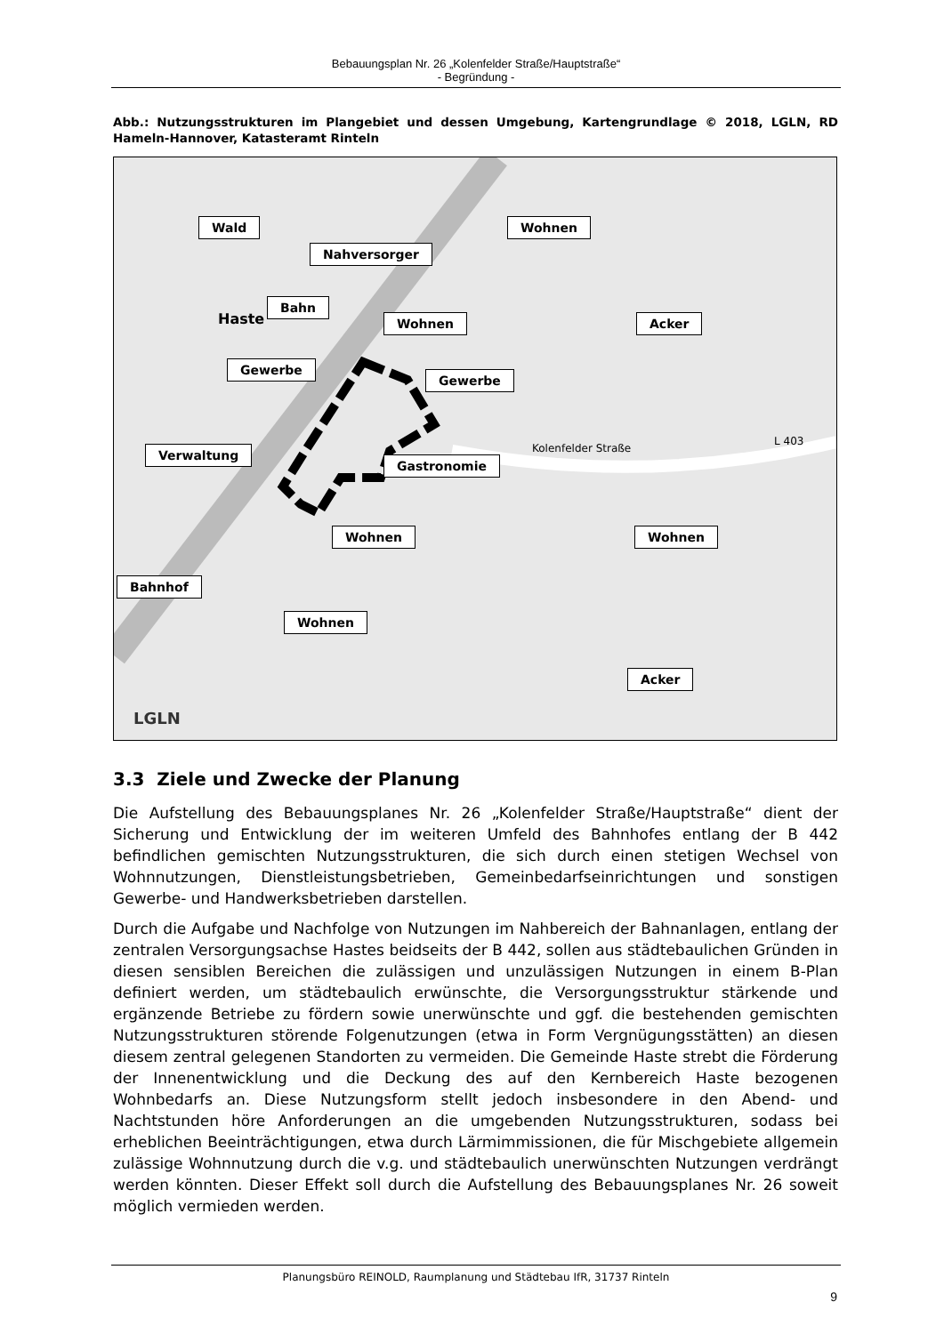Bebauungsplan Nr. 26 „Kolenfelder Straße/Hauptstraße“
- Begründung -
Abb.: Nutzungsstrukturen im Plangebiet und dessen Umgebung, Kartengrundlage © 2018, LGLN, RD Hameln-Hannover, Katasteramt Rinteln
Wald
Nahversorger
Wohnen
Bahn
Wohnen Acker
Gewerbe
Gewerbe
Verwaltung
Gastronomie
Wohnen Wohnen
Bahnhof
Wohnen
Acker
Haste
Kolenfelder Straße
L 403
LGLN
3.3 Ziele und Zwecke der Planung
Die Aufstellung des Bebauungsplanes Nr. 26 „Kolenfelder Straße/Hauptstraße“ dient der Sicherung und Entwicklung der im weiteren Umfeld des Bahnhofes entlang der B 442 befindlichen gemischten Nutzungsstrukturen, die sich durch einen stetigen Wechsel von Wohnnutzungen, Dienstleistungsbetrieben, Gemeinbedarfseinrichtungen und sonstigen Gewerbe- und Handwerksbetrieben darstellen.
Durch die Aufgabe und Nachfolge von Nutzungen im Nahbereich der Bahnanlagen, entlang der zentralen Versorgungsachse Hastes beidseits der B 442, sollen aus städtebaulichen Gründen in diesen sensiblen Bereichen die zulässigen und unzulässigen Nutzungen in einem B-Plan definiert werden, um städtebaulich erwünschte, die Versorgungsstruktur stärkende und ergänzende Betriebe zu fördern sowie unerwünschte und ggf. die bestehenden gemischten Nutzungsstrukturen störende Folgenutzungen (etwa in Form Vergnügungsstätten) an diesen diesem zentral gelegenen Standorten zu vermeiden. Die Gemeinde Haste strebt die Förderung der Innenentwicklung und die Deckung des auf den Kernbereich Haste bezogenen Wohnbedarfs an. Diese Nutzungsform stellt jedoch insbesondere in den Abend- und Nachtstunden höre Anforderungen an die umgebenden Nutzungsstrukturen, sodass bei erheblichen Beeinträchtigungen, etwa durch Lärmimmissionen, die für Mischgebiete allgemein zulässige Wohnnutzung durch die v.g. und städtebaulich unerwünschten Nutzungen verdrängt werden könnten. Dieser Effekt soll durch die Aufstellung des Bebauungsplanes Nr. 26 soweit möglich vermieden werden.
Planungsbüro REINOLD, Raumplanung und Städtebau IfR, 31737 Rinteln
9